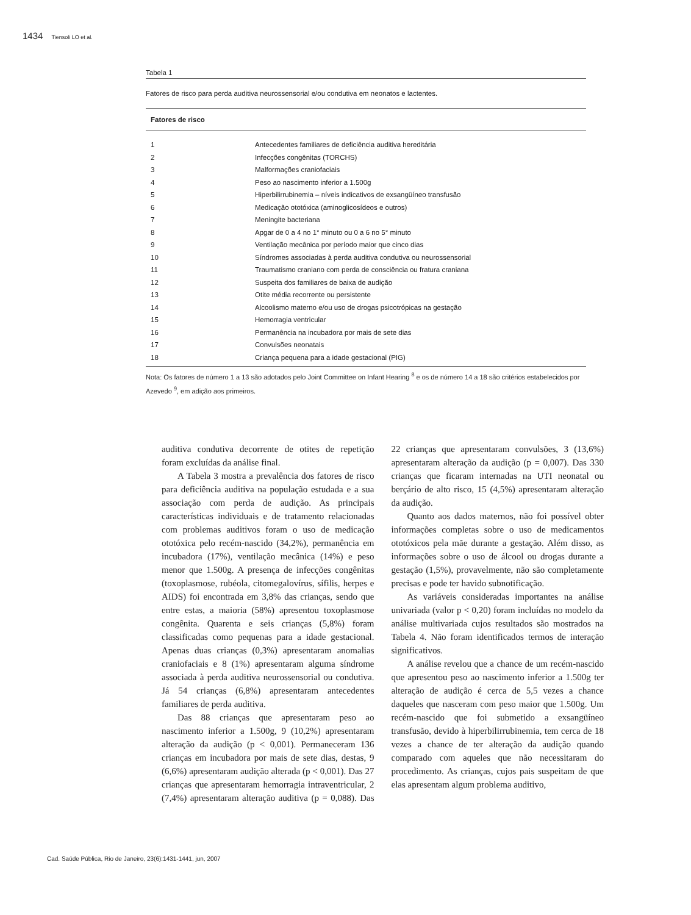1434 Tiensoli LO et al.
Tabela 1
Fatores de risco para perda auditiva neurossensorial e/ou condutiva em neonatos e lactentes.
| Fatores de risco | |
| --- | --- |
| 1 | Antecedentes familiares de deficiência auditiva hereditária |
| 2 | Infecções congênitas (TORCHS) |
| 3 | Malformações craniofaciais |
| 4 | Peso ao nascimento inferior a 1.500g |
| 5 | Hiperbilirrubinemia – níveis indicativos de exsangüíneo transfusão |
| 6 | Medicação ototóxica (aminoglicosídeos e outros) |
| 7 | Meningite bacteriana |
| 8 | Apgar de 0 a 4 no 1° minuto ou 0 a 6 no 5° minuto |
| 9 | Ventilação mecânica por período maior que cinco dias |
| 10 | Síndromes associadas à perda auditiva condutiva ou neurossensorial |
| 11 | Traumatismo craniano com perda de consciência ou fratura craniana |
| 12 | Suspeita dos familiares de baixa de audição |
| 13 | Otite média recorrente ou persistente |
| 14 | Alcoolismo materno e/ou uso de drogas psicotrópicas na gestação |
| 15 | Hemorragia ventricular |
| 16 | Permanência na incubadora por mais de sete dias |
| 17 | Convulsões neonatais |
| 18 | Criança pequena para a idade gestacional (PIG) |
Nota: Os fatores de número 1 a 13 são adotados pelo Joint Committee on Infant Hearing <sup>8</sup> e os de número 14 a 18 são critérios estabelecidos por Azevedo <sup>9</sup>, em adição aos primeiros.
auditiva condutiva decorrente de otites de repetição foram excluídas da análise final.
A Tabela 3 mostra a prevalência dos fatores de risco para deficiência auditiva na população estudada e a sua associação com perda de audição. As principais características individuais e de tratamento relacionadas com problemas auditivos foram o uso de medicação ototóxica pelo recém-nascido (34,2%), permanência em incubadora (17%), ventilação mecânica (14%) e peso menor que 1.500g. A presença de infecções congênitas (toxoplasmose, rubéola, citomegalovírus, sífilis, herpes e AIDS) foi encontrada em 3,8% das crianças, sendo que entre estas, a maioria (58%) apresentou toxoplasmose congênita. Quarenta e seis crianças (5,8%) foram classificadas como pequenas para a idade gestacional. Apenas duas crianças (0,3%) apresentaram anomalias craniofaciais e 8 (1%) apresentaram alguma síndrome associada à perda auditiva neurossensorial ou condutiva. Já 54 crianças (6,8%) apresentaram antecedentes familiares de perda auditiva.
Das 88 crianças que apresentaram peso ao nascimento inferior a 1.500g, 9 (10,2%) apresentaram alteração da audição (p < 0,001). Permaneceram 136 crianças em incubadora por mais de sete dias, destas, 9 (6,6%) apresentaram audição alterada (p < 0,001). Das 27 crianças que apresentaram hemorragia intraventricular, 2 (7,4%) apresentaram alteração auditiva (p = 0,088). Das 22 crianças que apresentaram convulsões, 3 (13,6%) apresentaram alteração da audição (p = 0,007). Das 330 crianças que ficaram internadas na UTI neonatal ou berçário de alto risco, 15 (4,5%) apresentaram alteração da audição.
Quanto aos dados maternos, não foi possível obter informações completas sobre o uso de medicamentos ototóxicos pela mãe durante a gestação. Além disso, as informações sobre o uso de álcool ou drogas durante a gestação (1,5%), provavelmente, não são completamente precisas e pode ter havido subnotificação.
As variáveis consideradas importantes na análise univariada (valor p < 0,20) foram incluídas no modelo da análise multivariada cujos resultados são mostrados na Tabela 4. Não foram identificados termos de interação significativos.
A análise revelou que a chance de um recém-nascido que apresentou peso ao nascimento inferior a 1.500g ter alteração de audição é cerca de 5,5 vezes a chance daqueles que nasceram com peso maior que 1.500g. Um recém-nascido que foi submetido a exsangüíneo transfusão, devido à hiperbilirrubinemia, tem cerca de 18 vezes a chance de ter alteração da audição quando comparado com aqueles que não necessitaram do procedimento. As crianças, cujos pais suspeitam de que elas apresentam algum problema auditivo,
Cad. Saúde Pública, Rio de Janeiro, 23(6):1431-1441, jun, 2007